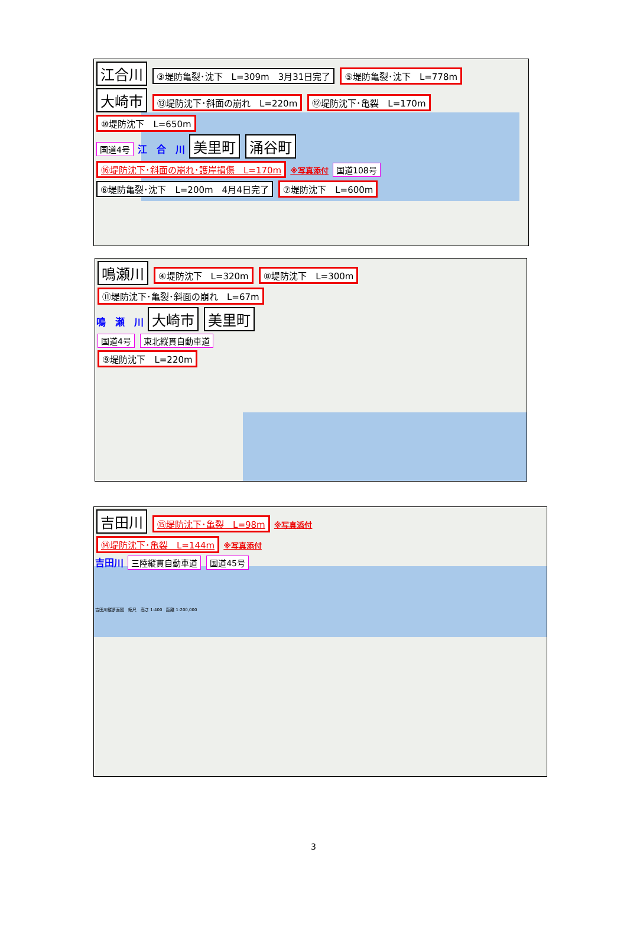江合川 ③堤防亀裂･沈下　L=309m　3月31日完了 ⑤堤防亀裂･沈下　L=778m
大崎市 ⑬堤防沈下･斜面の崩れ　L=220m ⑫堤防沈下･亀裂　L=170m ⑩堤防沈下　L=650m
国道4号 江　合　川 美里町 涌谷町
⑯堤防沈下･斜面の崩れ･護岸損傷　L=170m ※写真添付 国道108号
⑥堤防亀裂･沈下　L=200m　4月4日完了 ⑦堤防沈下　L=600m
鳴瀬川 ④堤防沈下　L=320m ⑧堤防沈下　L=300m ⑪堤防沈下･亀裂･斜面の崩れ　L=67m
鳴　瀬　川 大崎市 美里町
国道4号 東北縦貫自動車道
⑨堤防沈下　L=220m
吉田川 ⑮堤防沈下･亀裂　L=98m ※写真添付
⑭堤防沈下･亀裂　L=144m ※写真添付
吉田川 三陸縦貫自動車道 国道45号
吉田川縦断面図　縮尺　高さ 1:400　距離 1:200,000
3